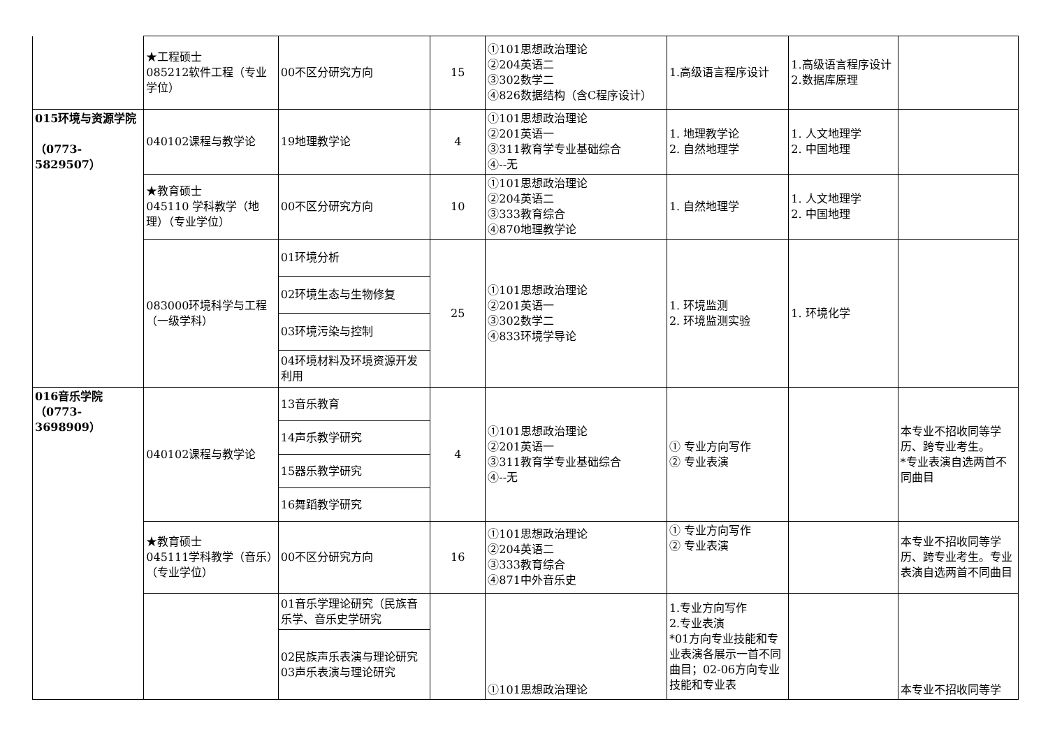| | ★工程硕士 085212软件工程（专业学位） | 00不区分研究方向 | 15 | ①101思想政治理论 ②204英语二 ③302数学二 ④826数据结构（含C程序设计） | 1.高级语言程序设计 | 1.高级语言程序设计 2.数据库原理 | |
| 015环境与资源学院 （0773-5829507） | 040102课程与教学论 | 19地理教学论 | 4 | ①101思想政治理论 ②201英语一 ③311教育学专业基础综合 ④--无 | 1. 地理教学论 2. 自然地理学 | 1. 人文地理学 2. 中国地理 | |
| | ★教育硕士 045110 学科教学（地理）（专业学位） | 00不区分研究方向 | 10 | ①101思想政治理论 ②204英语二 ③333教育综合 ④870地理教学论 | 1. 自然地理学 | 1. 人文地理学 2. 中国地理 | |
| | 083000环境科学与工程（一级学科） | 01环境分析 | 25 | ①101思想政治理论 ②201英语一 ③302数学二 ④833环境学导论 | 1. 环境监测 2. 环境监测实验 | 1. 环境化学 | |
| | | 02环境生态与生物修复 | | | | | |
| | | 03环境污染与控制 | | | | | |
| | | 04环境材料及环境资源开发利用 | | | | | |
| 016音乐学院 （0773-3698909） | 040102课程与教学论 | 13音乐教育 | 4 | ①101思想政治理论 ②201英语一 ③311教育学专业基础综合 ④--无 | ① 专业方向写作 ② 专业表演 | | 本专业不招收同等学历、跨专业考生。 *专业表演自选两首不同曲目 |
| | | 14声乐教学研究 | | | | | |
| | | 15器乐教学研究 | | | | | |
| | | 16舞蹈教学研究 | | | | | |
| | ★教育硕士 045111学科教学（音乐）（专业学位） | 00不区分研究方向 | 16 | ①101思想政治理论 ②204英语二 ③333教育综合 ④871中外音乐史 | ① 专业方向写作 ② 专业表演 | | 本专业不招收同等学历、跨专业考生。专业表演自选两首不同曲目 |
| | | 01音乐学理论研究（民族音乐学、音乐史学研究 | | ①101思想政治理论 | 1.专业方向写作 2.专业表演 *01方向专业技能和专业表演各展示一首不同曲目；02-06方向专业技能和专业表 | | 本专业不招收同等学 |
| | | 02民族声乐表演与理论研究 03声乐表演与理论研究 | | | | | |